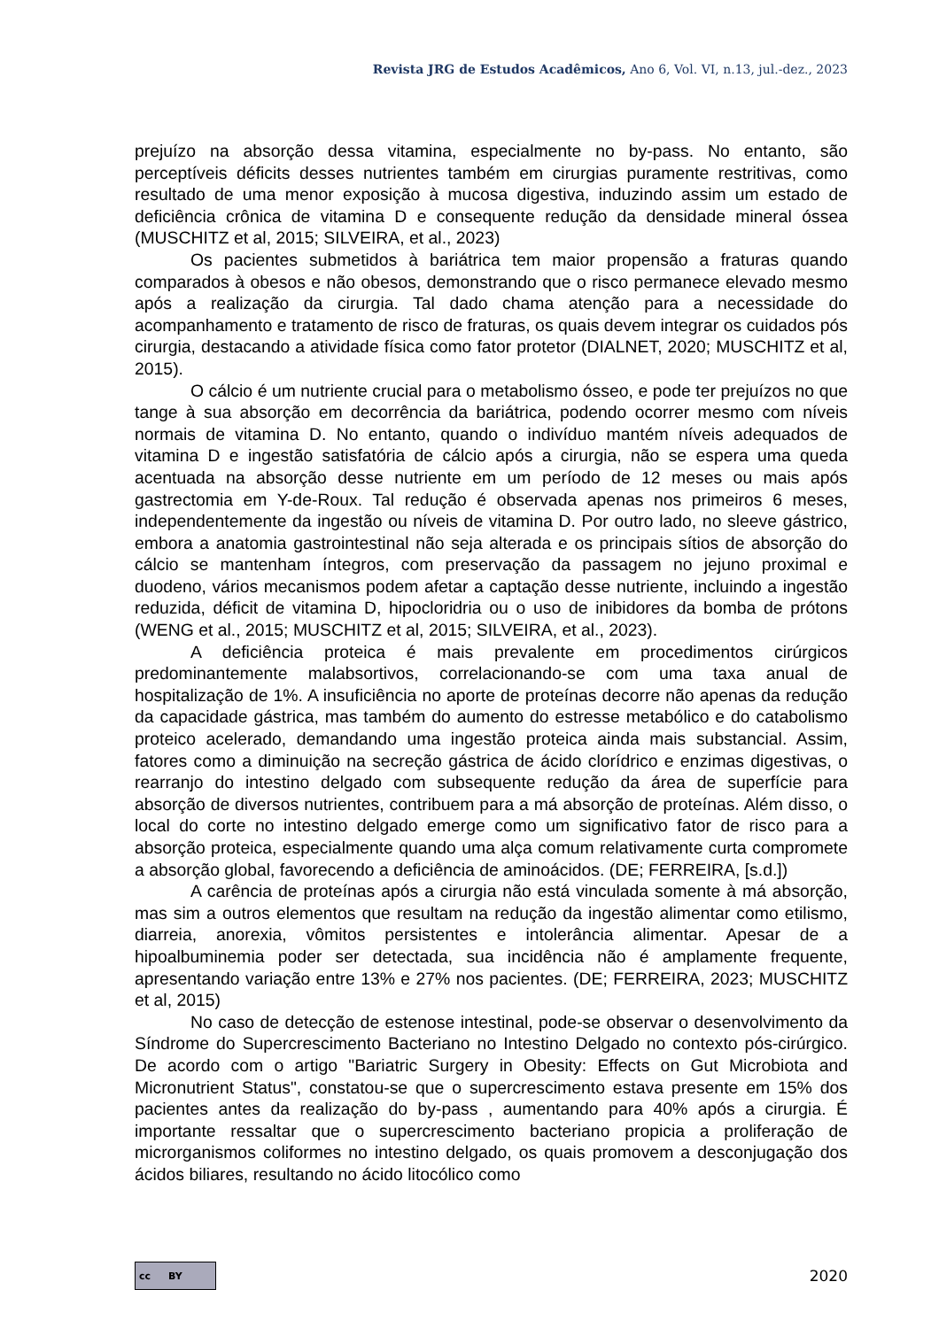Revista JRG de Estudos Acadêmicos, Ano 6, Vol. VI, n.13, jul.-dez., 2023
prejuízo na absorção dessa vitamina, especialmente no by-pass. No entanto, são perceptíveis déficits desses nutrientes também em cirurgias puramente restritivas, como resultado de uma menor exposição à mucosa digestiva, induzindo assim um estado de deficiência crônica de vitamina D e consequente redução da densidade mineral óssea (MUSCHITZ et al, 2015; SILVEIRA, et al., 2023)
Os pacientes submetidos à bariátrica tem maior propensão a fraturas quando comparados à obesos e não obesos, demonstrando que o risco permanece elevado mesmo após a realização da cirurgia. Tal dado chama atenção para a necessidade do acompanhamento e tratamento de risco de fraturas, os quais devem integrar os cuidados pós cirurgia, destacando a atividade física como fator protetor (DIALNET, 2020; MUSCHITZ et al, 2015).
O cálcio é um nutriente crucial para o metabolismo ósseo, e pode ter prejuízos no que tange à sua absorção em decorrência da bariátrica, podendo ocorrer mesmo com níveis normais de vitamina D. No entanto, quando o indivíduo mantém níveis adequados de vitamina D e ingestão satisfatória de cálcio após a cirurgia, não se espera uma queda acentuada na absorção desse nutriente em um período de 12 meses ou mais após gastrectomia em Y-de-Roux. Tal redução é observada apenas nos primeiros 6 meses, independentemente da ingestão ou níveis de vitamina D. Por outro lado, no sleeve gástrico, embora a anatomia gastrointestinal não seja alterada e os principais sítios de absorção do cálcio se mantenham íntegros, com preservação da passagem no jejuno proximal e duodeno, vários mecanismos podem afetar a captação desse nutriente, incluindo a ingestão reduzida, déficit de vitamina D, hipocloridria ou o uso de inibidores da bomba de prótons (WENG et al., 2015; MUSCHITZ et al, 2015; SILVEIRA, et al., 2023).
A deficiência proteica é mais prevalente em procedimentos cirúrgicos predominantemente malabsortivos, correlacionando-se com uma taxa anual de hospitalização de 1%. A insuficiência no aporte de proteínas decorre não apenas da redução da capacidade gástrica, mas também do aumento do estresse metabólico e do catabolismo proteico acelerado, demandando uma ingestão proteica ainda mais substancial. Assim, fatores como a diminuição na secreção gástrica de ácido clorídrico e enzimas digestivas, o rearranjo do intestino delgado com subsequente redução da área de superfície para absorção de diversos nutrientes, contribuem para a má absorção de proteínas. Além disso, o local do corte no intestino delgado emerge como um significativo fator de risco para a absorção proteica, especialmente quando uma alça comum relativamente curta compromete a absorção global, favorecendo a deficiência de aminoácidos. (DE; FERREIRA, [s.d.])
A carência de proteínas após a cirurgia não está vinculada somente à má absorção, mas sim a outros elementos que resultam na redução da ingestão alimentar como etilismo, diarreia, anorexia, vômitos persistentes e intolerância alimentar. Apesar de a hipoalbuminemia poder ser detectada, sua incidência não é amplamente frequente, apresentando variação entre 13% e 27% nos pacientes. (DE; FERREIRA, 2023; MUSCHITZ et al, 2015)
No caso de detecção de estenose intestinal, pode-se observar o desenvolvimento da Síndrome do Supercrescimento Bacteriano no Intestino Delgado no contexto pós-cirúrgico. De acordo com o artigo "Bariatric Surgery in Obesity: Effects on Gut Microbiota and Micronutrient Status", constatou-se que o supercrescimento estava presente em 15% dos pacientes antes da realização do by-pass , aumentando para 40% após a cirurgia. É importante ressaltar que o supercrescimento bacteriano propicia a proliferação de microrganismos coliformes no intestino delgado, os quais promovem a desconjugação dos ácidos biliares, resultando no ácido litocólico como
cc BY
2020